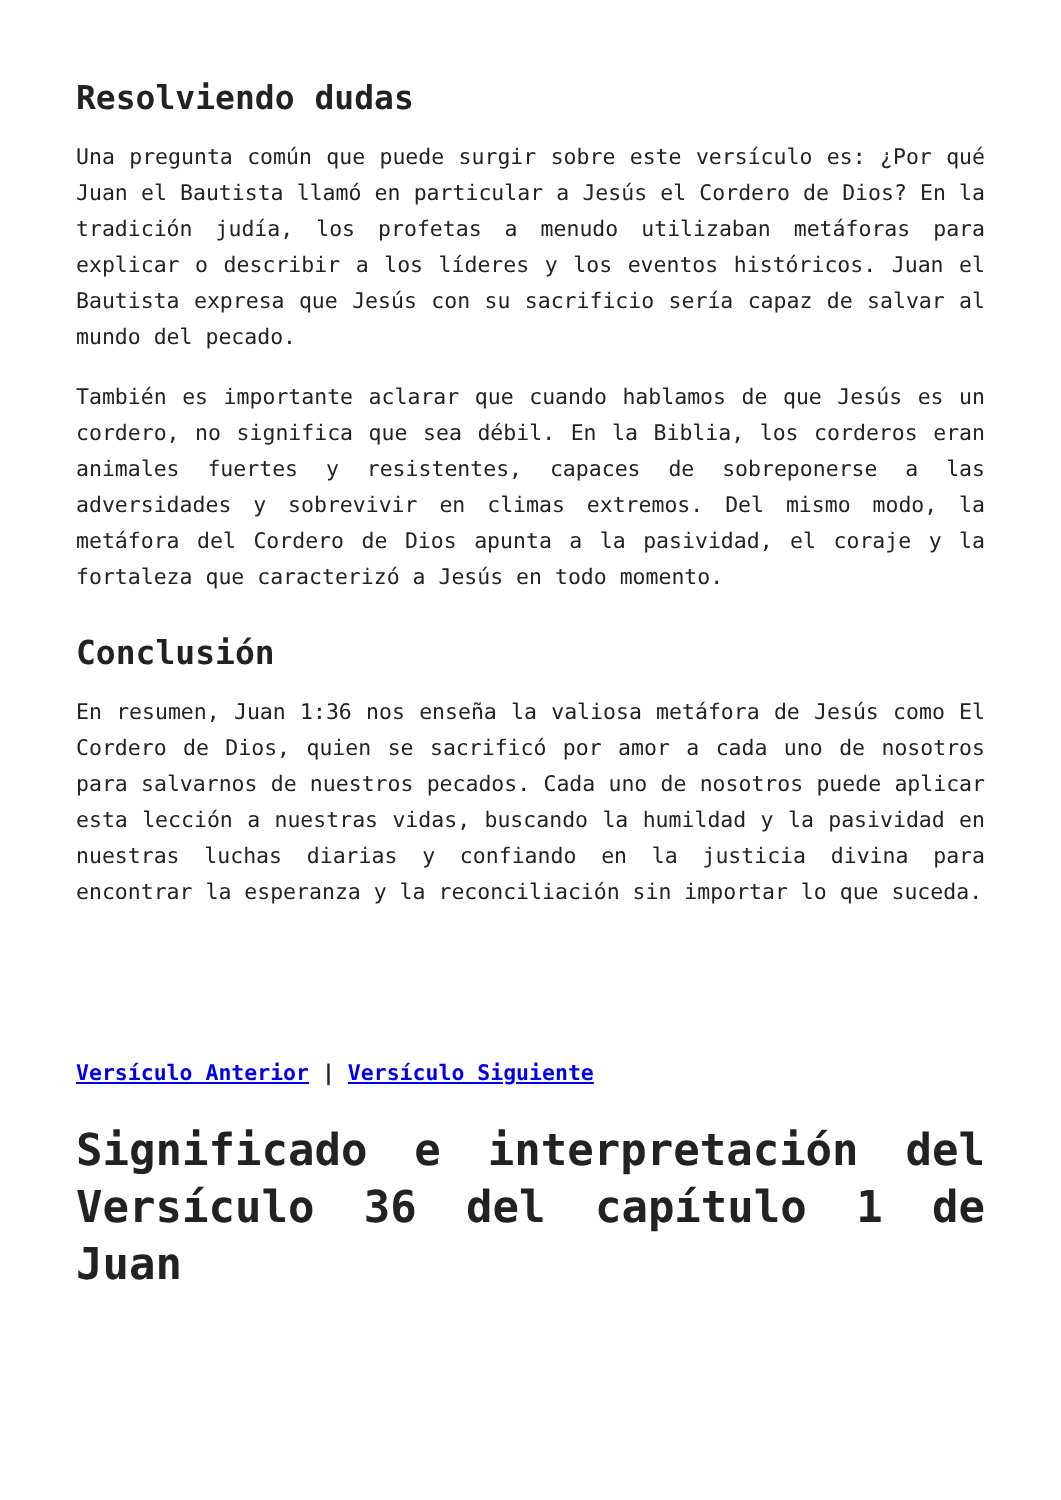Resolviendo dudas
Una pregunta común que puede surgir sobre este versículo es: ¿Por qué Juan el Bautista llamó en particular a Jesús el Cordero de Dios? En la tradición judía, los profetas a menudo utilizaban metáforas para explicar o describir a los líderes y los eventos históricos. Juan el Bautista expresa que Jesús con su sacrificio sería capaz de salvar al mundo del pecado.
También es importante aclarar que cuando hablamos de que Jesús es un cordero, no significa que sea débil. En la Biblia, los corderos eran animales fuertes y resistentes, capaces de sobreponerse a las adversidades y sobrevivir en climas extremos. Del mismo modo, la metáfora del Cordero de Dios apunta a la pasividad, el coraje y la fortaleza que caracterizó a Jesús en todo momento.
Conclusión
En resumen, Juan 1:36 nos enseña la valiosa metáfora de Jesús como El Cordero de Dios, quien se sacrificó por amor a cada uno de nosotros para salvarnos de nuestros pecados. Cada uno de nosotros puede aplicar esta lección a nuestras vidas, buscando la humildad y la pasividad en nuestras luchas diarias y confiando en la justicia divina para encontrar la esperanza y la reconciliación sin importar lo que suceda.
Versículo Anterior | Versículo Siguiente
Significado e interpretación del Versículo 36 del capítulo 1 de Juan